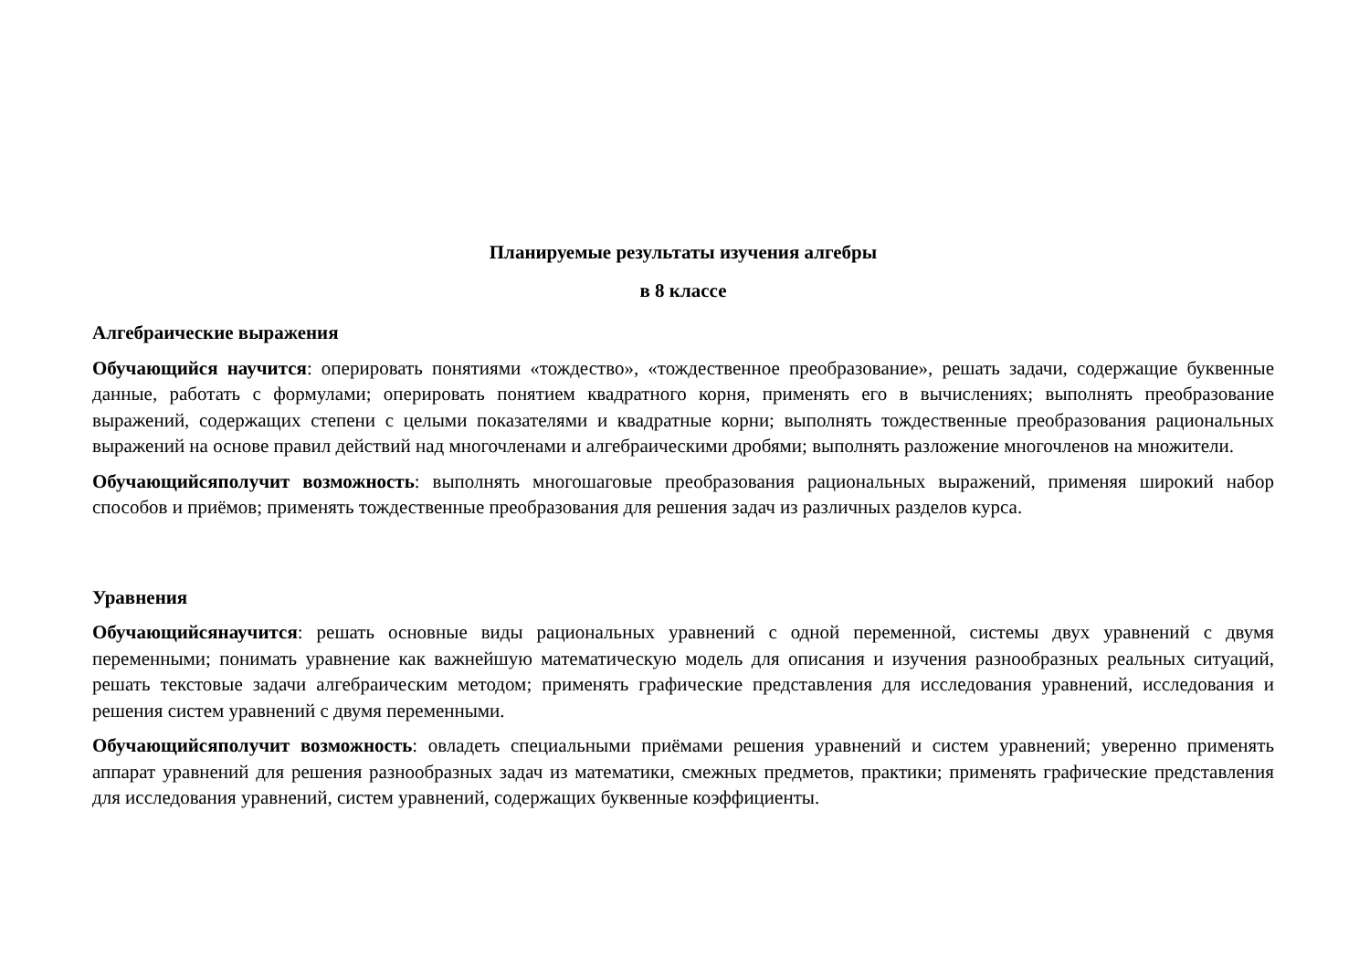Планируемые результаты изучения алгебры
в 8 классе
Алгебраические выражения
Обучающийся научится: оперировать понятиями «тождество», «тождественное преобразование», решать задачи, содержащие буквенные данные, работать с формулами; оперировать понятием квадратного корня, применять его в вычислениях; выполнять преобразование выражений, содержащих степени с целыми показателями и квадратные корни; выполнять тождественные преобразования рациональных выражений на основе правил действий над многочленами и алгебраическими дробями; выполнять разложение многочленов на множители.
Обучающийсяполучит возможность: выполнять многошаговые преобразования рациональных выражений, применяя широкий набор способов и приёмов; применять тождественные преобразования для решения задач из различных разделов курса.
Уравнения
Обучающийсянаучится: решать основные виды рациональных уравнений с одной переменной, системы двух уравнений с двумя переменными; понимать уравнение как важнейшую математическую модель для описания и изучения разнообразных реальных ситуаций, решать текстовые задачи алгебраическим методом; применять графические представления для исследования уравнений, исследования и решения систем уравнений с двумя переменными.
Обучающийсяполучит возможность: овладеть специальными приёмами решения уравнений и систем уравнений; уверенно применять аппарат уравнений для решения разнообразных задач из математики, смежных предметов, практики; применять графические представления для исследования уравнений, систем уравнений, содержащих буквенные коэффициенты.